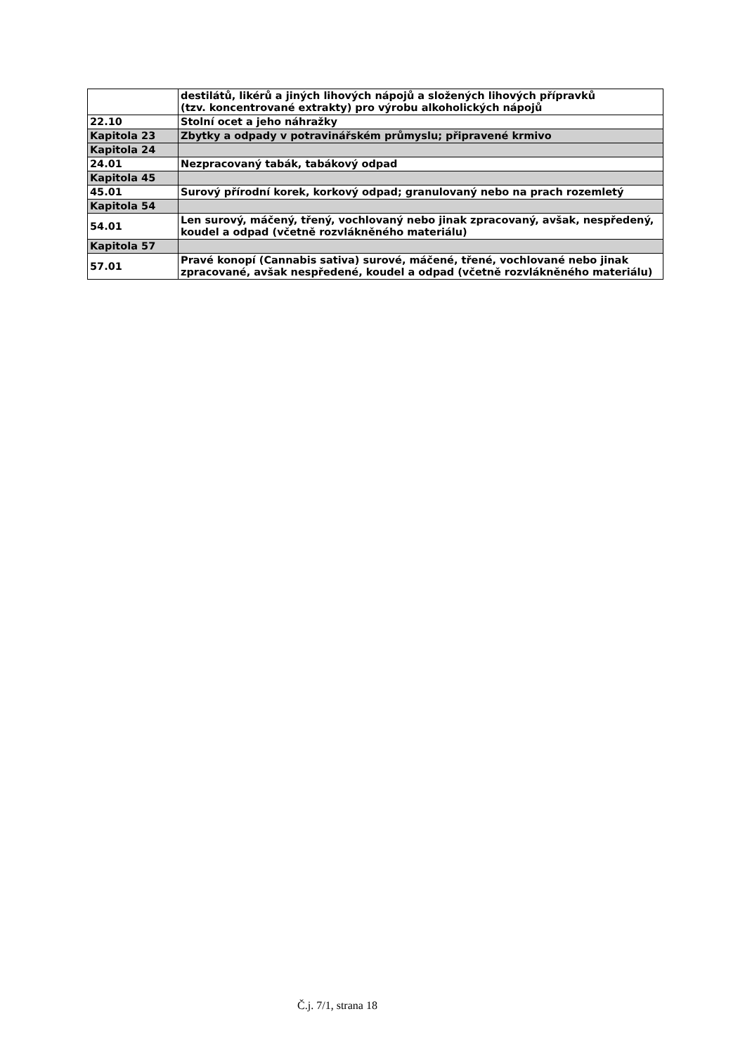| | destilátů, likérů a jiných lihových nápojů a složených lihových přípravků (tzv. koncentrované extrakty) pro výrobu alkoholických nápojů |
| 22.10 | Stolní ocet a jeho náhražky |
| Kapitola 23 | Zbytky a odpady v potravinářském průmyslu; připravené krmivo |
| Kapitola 24 | |
| 24.01 | Nezpracovaný tabák, tabákový odpad |
| Kapitola 45 | |
| 45.01 | Surový přírodní korek, korkový odpad; granulovaný nebo na prach rozemletý |
| Kapitola 54 | |
| 54.01 | Len surový, máčený, třený, vochlovaný nebo jinak zpracovaný, avšak, nespředený, koudel a odpad (včetně rozvlákněného materiálu) |
| Kapitola 57 | |
| 57.01 | Pravé konopí (Cannabis sativa) surové, máčené, třené, vochlované nebo jinak zpracované, avšak nespředené, koudel a odpad (včetně rozvlákněného materiálu) |
Č.j. 7/1, strana 18